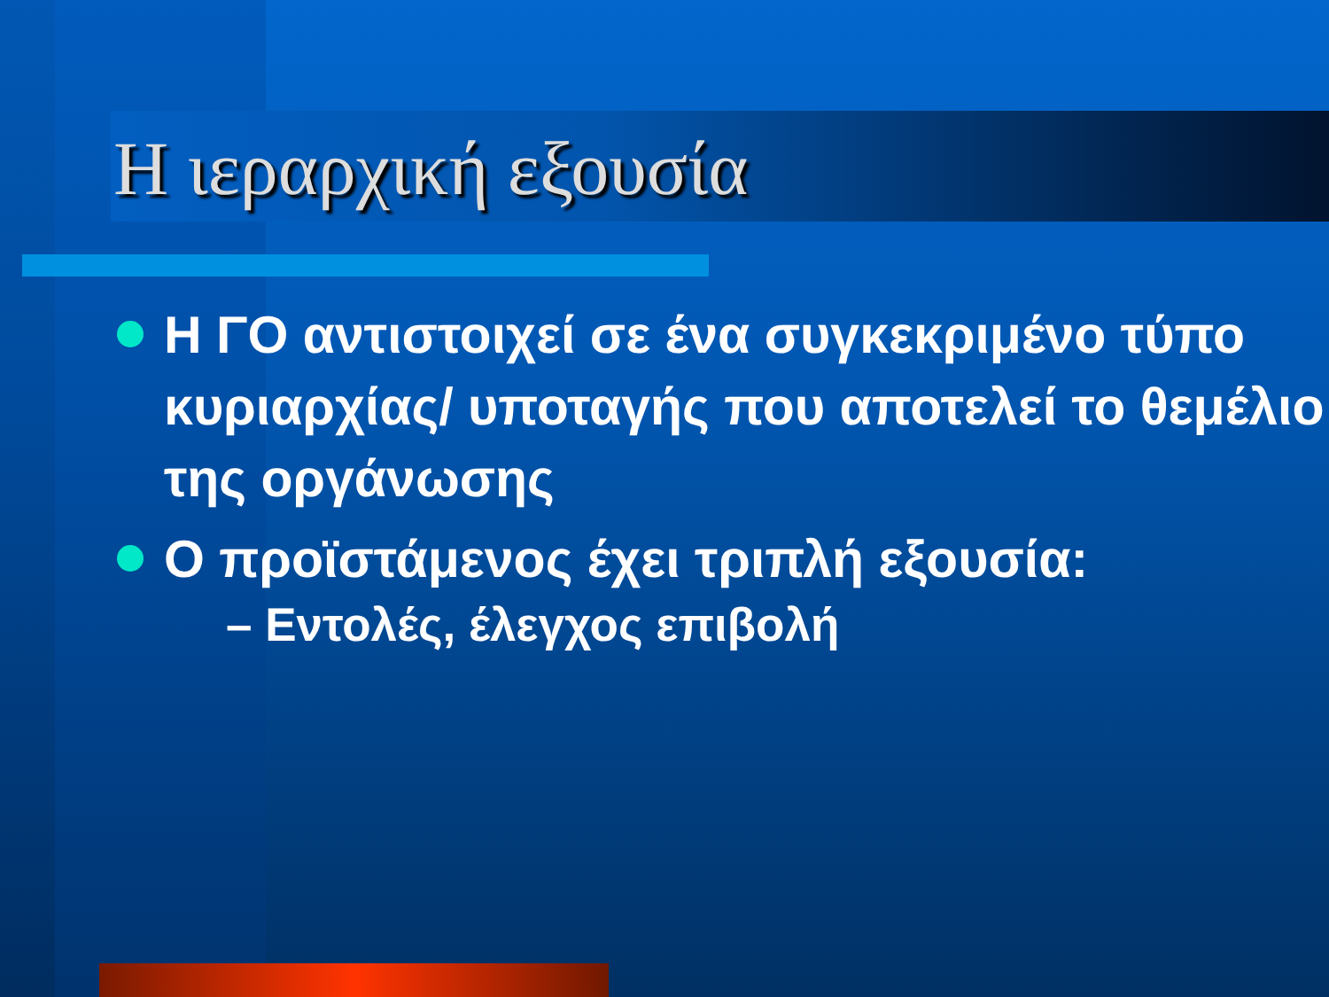Η ιεραρχική εξουσία
Η ΓΟ αντιστοιχεί σε ένα συγκεκριμένο τύπο κυριαρχίας/ υποταγής που αποτελεί το θεμέλιο της οργάνωσης
Ο προϊστάμενος έχει τριπλή εξουσία:
– Εντολές, έλεγχος επιβολή